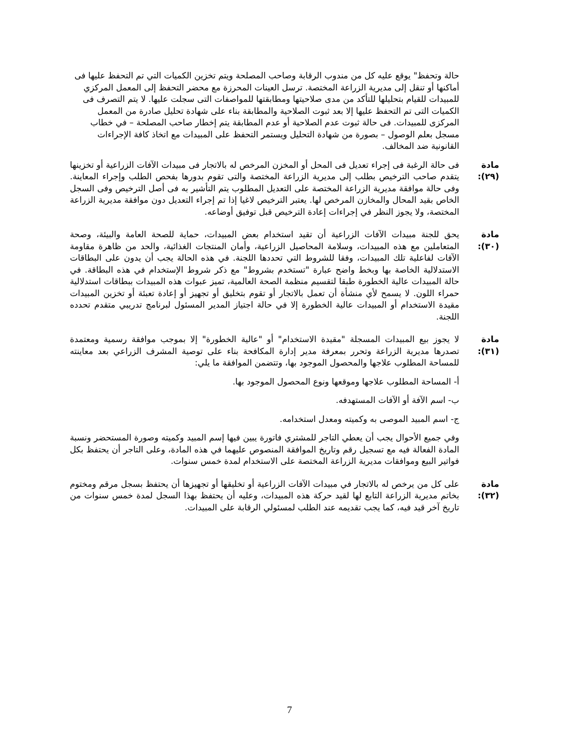حالة وتحفظ" يوقع عليه كل من مندوب الرقابة وصاحب المصلحة ويتم تخزين الكميات التي تم التحفظ عليها فى أماكنها أو تنقل إلى مديرية الزراعة المختصة. ترسل العينات المحرزة مع محضر التحفظ إلى المعمل المركزي للمبيدات للقيام بتحليلها للتأكد من مدى صلاحيتها ومطابقتها للمواصفات التى سجلت عليها. لا يتم التصرف فى الكميات التى تم التحفظ عليها إلا بعد ثبوت الصلاحية والمطابقة بناء على شهادة تحليل صادرة من المعمل المركزى للمبيدات. فى حالة ثبوت عدم الصلاحية أو عدم المطابقة يتم إخطار صاحب المصلحة – في خطاب مسجل بعلم الوصول – بصورة من شهادة التحليل ويستمر التحفظ على المبيدات مع اتخاذ كافة الإجراءات القانونية ضد المخالف.
مادة (٢٩):
فى حالة الرغبة فى إجراء تعديل فى المحل أو المخزن المرخص له بالاتجار فى مبيدات الآفات الزراعية أو تخزينها يتقدم صاحب الترخيص بطلب إلى مديرية الزراعة المختصة والتى تقوم بدورها بفحص الطلب وإجراء المعاينة. وفى حالة موافقة مديرية الزراعة المختصة على التعديل المطلوب يتم التأشير به فى أصل الترخيص وفى السجل الخاص بقيد المحال والمخازن المرخص لها. يعتبر الترخيص لاغيا إذا تم إجراء التعديل دون موافقة مديرية الزراعة المختصة، ولا يجوز النظر في إجراءات إعادة الترخيص قبل توفيق أوضاعه.
مادة (٣٠):
يحق للجنة مبيدات الآفات الزراعية أن تقيد استخدام بعض المبيدات، حماية للصحة العامة والبيئة، وصحة المتعاملين مع هذه المبيدات، وسلامة المحاصيل الزراعية، وأمان المنتجات الغذائية، والحد من ظاهرة مقاومة الآفات لفاعلية تلك المبيدات، وفقا للشروط التي تحددها اللجنة. في هذه الحالة يجب أن يدون على البطاقات الاستدلالية الخاصة بها وبخط واضح عبارة "تستخدم بشروط" مع ذكر شروط الإستخدام في هذه البطاقة. في حالة المبيدات عالية الخطورة طبقا لتقسيم منظمة الصحة العالمية، تميز عبوات هذه المبيدات ببطاقات استدلالية حمراء اللون. لا يسمح لأي منشأة أن تعمل بالاتجار أو تقوم بتخليق أو تجهيز أو إعادة تعبئة أو تخزين المبيدات مقيدة الاستخدام أو المبيدات عالية الخطورة إلا في حالة اجتياز المدير المسئول لبرنامج تدريبي متقدم تحدده اللجنة.
مادة (٣١):
لا يجوز بيع المبيدات المسجلة "مقيدة الاستخدام" أو "عالية الخطورة" إلا بموجب موافقة رسمية ومعتمدة تصدرها مديرية الزراعة وتحرر بمعرفة مدير إدارة المكافحة بناء على توصية المشرف الزراعي بعد معاينته للمساحة المطلوب علاجها والمحصول الموجود بها، وتتضمن الموافقة ما يلي:
أ- المساحة المطلوب علاجها وموقعها ونوع المحصول الموجود بها.
ب- اسم الآفة أو الآفات المستهدفه.
ج- اسم المبيد الموصى به وكميته ومعدل استخدامه.
وفي جميع الأحوال يجب أن يعطي التاجر للمشتري فاتورة يبين فيها إسم المبيد وكميته وصورة المستحضر ونسبة المادة الفعالة فيه مع تسجيل رقم وتاريخ الموافقة المنصوص عليهما في هذه المادة، وعلى التاجر أن يحتفظ بكل فواتير البيع وموافقات مديرية الزراعة المختصة على الاستخدام لمدة خمس سنوات.
مادة (٣٢):
على كل من يرخص له بالاتجار في مبيدات الآفات الزراعية أو تخليقها أو تجهيزها أن يحتفظ بسجل مرقم ومختوم بخاتم مديرية الزراعة التابع لها لقيد حركة هذه المبيدات، وعليه أن يحتفظ بهذا السجل لمدة خمس سنوات من تاريخ آخر قيد فيه، كما يجب تقديمه عند الطلب لمسئولي الرقابة على المبيدات.
7